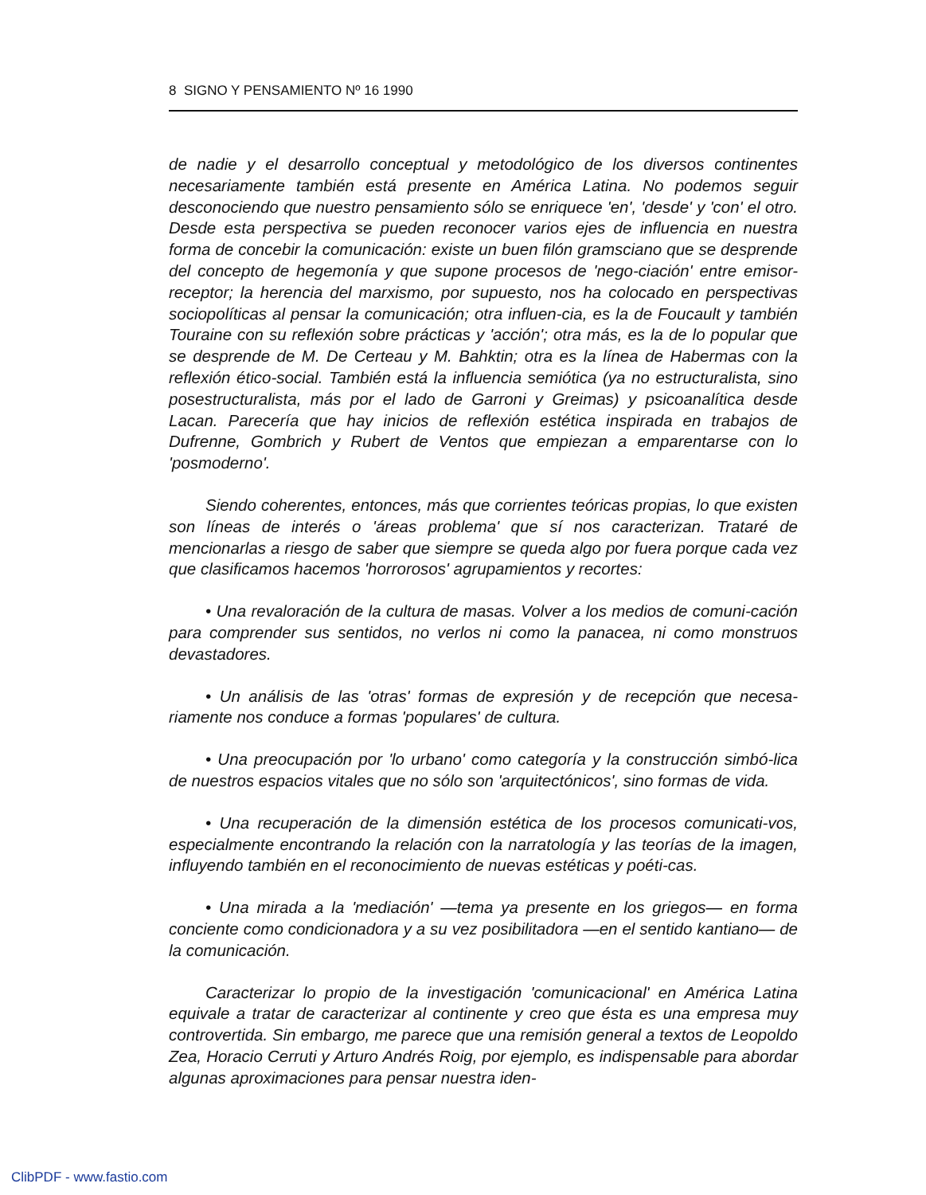8 SIGNO Y PENSAMIENTO Nº 16 1990
de nadie y el desarrollo conceptual y metodológico de los diversos continentes necesariamente también está presente en América Latina. No podemos seguir desconociendo que nuestro pensamiento sólo se enriquece 'en', 'desde' y 'con' el otro. Desde esta perspectiva se pueden reconocer varios ejes de influencia en nuestra forma de concebir la comunicación: existe un buen filón gramsciano que se desprende del concepto de hegemonía y que supone procesos de 'nego-ciación' entre emisor-receptor; la herencia del marxismo, por supuesto, nos ha colocado en perspectivas sociopolíticas al pensar la comunicación; otra influen-cia, es la de Foucault y también Touraine con su reflexión sobre prácticas y 'acción'; otra más, es la de lo popular que se desprende de M. De Certeau y M. Bahktin; otra es la línea de Habermas con la reflexión ético-social. También está la influencia semiótica (ya no estructuralista, sino posestructuralista, más por el lado de Garroni y Greimas) y psicoanalítica desde Lacan. Parecería que hay inicios de reflexión estética inspirada en trabajos de Dufrenne, Gombrich y Rubert de Ventos que empiezan a emparentarse con lo 'posmoderno'.
Siendo coherentes, entonces, más que corrientes teóricas propias, lo que existen son líneas de interés o 'áreas problema' que sí nos caracterizan. Trataré de mencionarlas a riesgo de saber que siempre se queda algo por fuera porque cada vez que clasificamos hacemos 'horrorosos' agrupamientos y recortes:
• Una revaloración de la cultura de masas. Volver a los medios de comuni-cación para comprender sus sentidos, no verlos ni como la panacea, ni como monstruos devastadores.
• Un análisis de las 'otras' formas de expresión y de recepción que necesa-riamente nos conduce a formas 'populares' de cultura.
• Una preocupación por 'lo urbano' como categoría y la construcción simbó-lica de nuestros espacios vitales que no sólo son 'arquitectónicos', sino formas de vida.
• Una recuperación de la dimensión estética de los procesos comunicati-vos, especialmente encontrando la relación con la narratología y las teorías de la imagen, influyendo también en el reconocimiento de nuevas estéticas y poéti-cas.
• Una mirada a la 'mediación' —tema ya presente en los griegos— en forma conciente como condicionadora y a su vez posibilitadora —en el sentido kantiano— de la comunicación.
Caracterizar lo propio de la investigación 'comunicacional' en América Latina equivale a tratar de caracterizar al continente y creo que ésta es una empresa muy controvertida. Sin embargo, me parece que una remisión general a textos de Leopoldo Zea, Horacio Cerruti y Arturo Andrés Roig, por ejemplo, es indispensable para abordar algunas aproximaciones para pensar nuestra iden-
ClibPDF - www.fastio.com